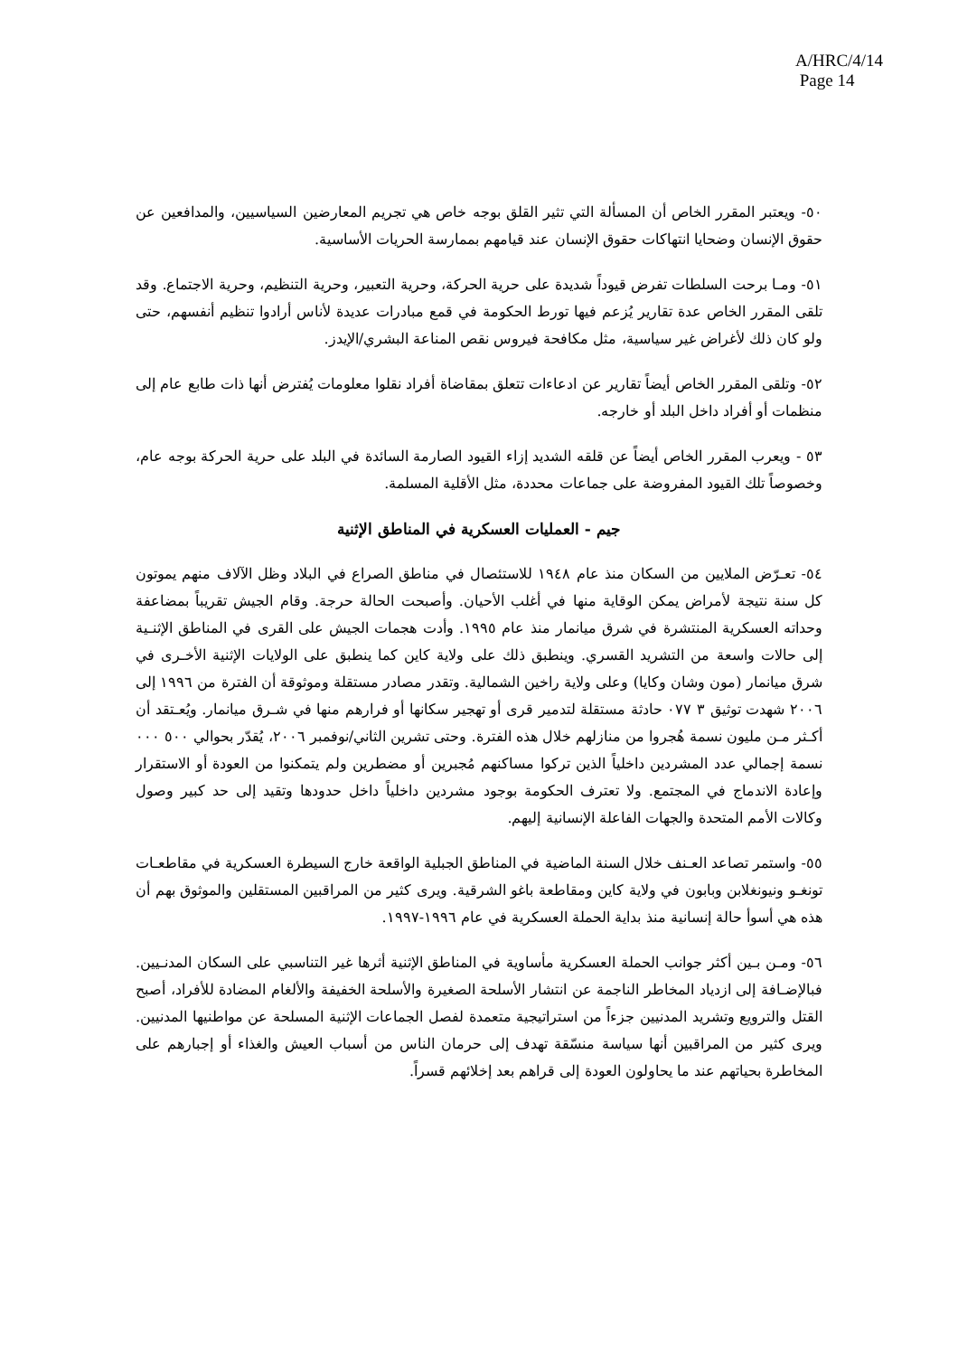A/HRC/4/14
Page 14
٥٠- ويعتبر المقرر الخاص أن المسألة التي تثير القلق بوجه خاص هي تجريم المعارضين السياسيين، والمدافعين عن حقوق الإنسان وضحايا انتهاكات حقوق الإنسان عند قيامهم بممارسة الحريات الأساسية.
٥١- ومـا برحت السلطات تفرض قيوداً شديدة على حرية الحركة، وحرية التعبير، وحرية التنظيم، وحرية الاجتماع. وقد تلقى المقرر الخاص عدة تقارير يُزعم فيها تورط الحكومة في قمع مبادرات عديدة لأناس أرادوا تنظيم أنفسهم، حتى ولو كان ذلك لأغراض غير سياسية، مثل مكافحة فيروس نقص المناعة البشري/الإيدز.
٥٢- وتلقى المقرر الخاص أيضاً تقارير عن ادعاءات تتعلق بمقاضاة أفراد نقلوا معلومات يُفترض أنها ذات طابع عام إلى منظمات أو أفراد داخل البلد أو خارجه.
٥٣ - ويعرب المقرر الخاص أيضاً عن قلقه الشديد إزاء القيود الصارمة السائدة في البلد على حرية الحركة بوجه عام، وخصوصاً تلك القيود المفروضة على جماعات محددة، مثل الأقلية المسلمة.
جيم - العمليات العسكرية في المناطق الإثنية
٥٤- تعـرّض الملايين من السكان منذ عام ١٩٤٨ للاستئصال في مناطق الصراع في البلاد وظل الآلاف منهم يموتون كل سنة نتيجة لأمراض يمكن الوقاية منها في أغلب الأحيان. وأصبحت الحالة حرجة. وقام الجيش تقريباً بمضاعفة وحداته العسكرية المنتشرة في شرق ميانمار منذ عام ١٩٩٥. وأدت هجمات الجيش على القرى في المناطق الإثنـية إلى حالات واسعة من التشريد القسري. وينطبق ذلك على ولاية كاين كما ينطبق على الولايات الإثنية الأخـرى في شرق ميانمار (مون وشان وكايا) وعلى ولاية راخين الشمالية. وتقدر مصادر مستقلة وموثوقة أن الفترة من ١٩٩٦ إلى ٢٠٠٦ شهدت توثيق ٣ ٠٧٧ حادثة مستقلة لتدمير قرى أو تهجير سكانها أو فرارهم منها في شـرق ميانمار. ويُعـتقد أن أكـثر مـن مليون نسمة هُجروا من منازلهم خلال هذه الفترة. وحتى تشرين الثاني/نوفمبر ٢٠٠٦، يُقدّر بحوالي ٥٠٠ ٠٠٠ نسمة إجمالي عدد المشردين داخلياً الذين تركوا مساكنهم مُجبرين أو مضطرين ولم يتمكنوا من العودة أو الاستقرار وإعادة الاندماج في المجتمع. ولا تعترف الحكومة بوجود مشردين داخلياً داخل حدودها وتقيد إلى حد كبير وصول وكالات الأمم المتحدة والجهات الفاعلة الإنسانية إليهم.
٥٥- واستمر تصاعد العـنف خلال السنة الماضية في المناطق الجبلية الواقعة خارج السيطرة العسكرية في مقاطعـات تونغـو ونيونغلابن وبابون في ولاية كاين ومقاطعة باغو الشرقية. ويرى كثير من المراقبين المستقلين والموثوق بهم أن هذه هي أسوأ حالة إنسانية منذ بداية الحملة العسكرية في عام ١٩٩٦-١٩٩٧.
٥٦- ومـن بـين أكثر جوانب الحملة العسكرية مأساوية في المناطق الإثنية أثرها غير التناسبي على السكان المدنـيين. فبالإضـافة إلى ازدياد المخاطر الناجمة عن انتشار الأسلحة الصغيرة والأسلحة الخفيفة والألغام المضادة للأفراد، أصبح القتل والترويع وتشريد المدنيين جزءاً من استراتيجية متعمدة لفصل الجماعات الإثنية المسلحة عن مواطنيها المدنيين. ويرى كثير من المراقبين أنها سياسة منسّقة تهدف إلى حرمان الناس من أسباب العيش والغذاء أو إجبارهم على المخاطرة بحياتهم عند ما يحاولون العودة إلى قراهم بعد إخلائهم قسراً.